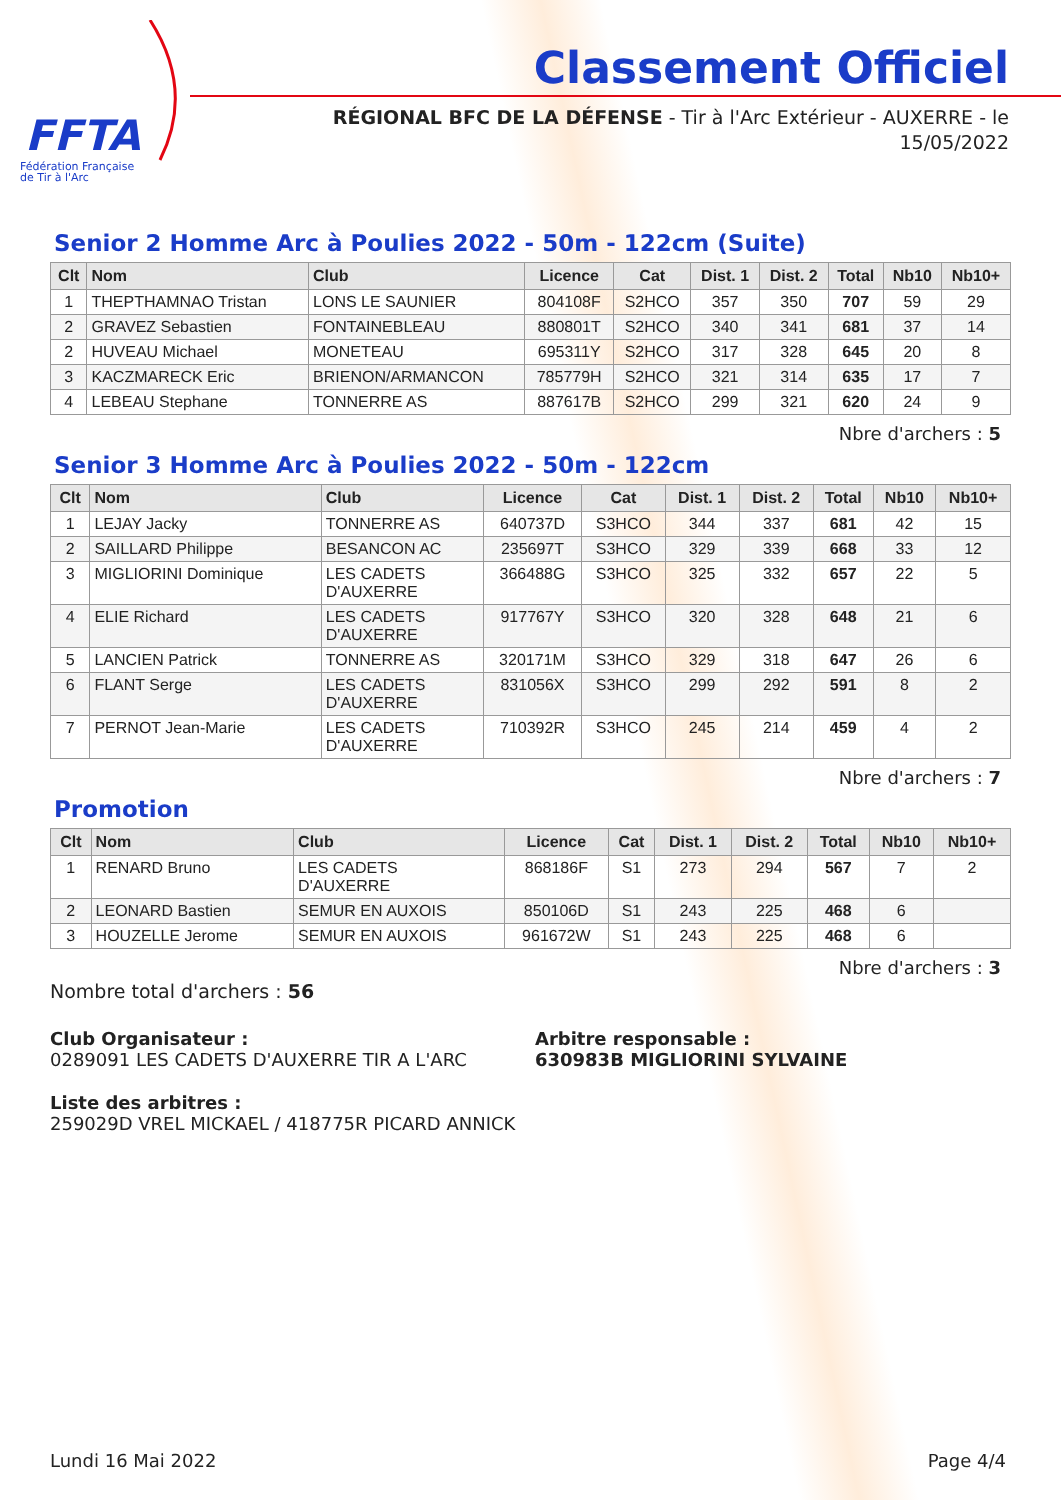FFTA
Fédération Française
de Tir à l'Arc
Classement Officiel
RÉGIONAL BFC DE LA DÉFENSE - Tir à l'Arc Extérieur - AUXERRE - le
15/05/2022
Senior 2 Homme Arc à Poulies 2022 - 50m - 122cm (Suite)
| Clt | Nom | Club | Licence | Cat | Dist. 1 | Dist. 2 | Total | Nb10 | Nb10+ |
| --- | --- | --- | --- | --- | --- | --- | --- | --- | --- |
| 1 | THEPTHAMNAO Tristan | LONS LE SAUNIER | 804108F | S2HCO | 357 | 350 | 707 | 59 | 29 |
| 2 | GRAVEZ Sebastien | FONTAINEBLEAU | 880801T | S2HCO | 340 | 341 | 681 | 37 | 14 |
| 2 | HUVEAU Michael | MONETEAU | 695311Y | S2HCO | 317 | 328 | 645 | 20 | 8 |
| 3 | KACZMARECK Eric | BRIENON/ARMANCON | 785779H | S2HCO | 321 | 314 | 635 | 17 | 7 |
| 4 | LEBEAU Stephane | TONNERRE AS | 887617B | S2HCO | 299 | 321 | 620 | 24 | 9 |
Nbre d'archers : 5
Senior 3 Homme Arc à Poulies 2022 - 50m - 122cm
| Clt | Nom | Club | Licence | Cat | Dist. 1 | Dist. 2 | Total | Nb10 | Nb10+ |
| --- | --- | --- | --- | --- | --- | --- | --- | --- | --- |
| 1 | LEJAY Jacky | TONNERRE AS | 640737D | S3HCO | 344 | 337 | 681 | 42 | 15 |
| 2 | SAILLARD Philippe | BESANCON AC | 235697T | S3HCO | 329 | 339 | 668 | 33 | 12 |
| 3 | MIGLIORINI Dominique | LES CADETS D'AUXERRE | 366488G | S3HCO | 325 | 332 | 657 | 22 | 5 |
| 4 | ELIE Richard | LES CADETS D'AUXERRE | 917767Y | S3HCO | 320 | 328 | 648 | 21 | 6 |
| 5 | LANCIEN Patrick | TONNERRE AS | 320171M | S3HCO | 329 | 318 | 647 | 26 | 6 |
| 6 | FLANT Serge | LES CADETS D'AUXERRE | 831056X | S3HCO | 299 | 292 | 591 | 8 | 2 |
| 7 | PERNOT Jean-Marie | LES CADETS D'AUXERRE | 710392R | S3HCO | 245 | 214 | 459 | 4 | 2 |
Nbre d'archers : 7
Promotion
| Clt | Nom | Club | Licence | Cat | Dist. 1 | Dist. 2 | Total | Nb10 | Nb10+ |
| --- | --- | --- | --- | --- | --- | --- | --- | --- | --- |
| 1 | RENARD Bruno | LES CADETS D'AUXERRE | 868186F | S1 | 273 | 294 | 567 | 7 | 2 |
| 2 | LEONARD Bastien | SEMUR EN AUXOIS | 850106D | S1 | 243 | 225 | 468 | 6 | |
| 3 | HOUZELLE Jerome | SEMUR EN AUXOIS | 961672W | S1 | 243 | 225 | 468 | 6 | |
Nbre d'archers : 3
Nombre total d'archers : 56
Club Organisateur :
0289091 LES CADETS D'AUXERRE TIR A L'ARC
Arbitre responsable :
630983B MIGLIORINI SYLVAINE
Liste des arbitres :
259029D VREL MICKAEL / 418775R PICARD ANNICK
Lundi 16 Mai 2022 Page 4/4